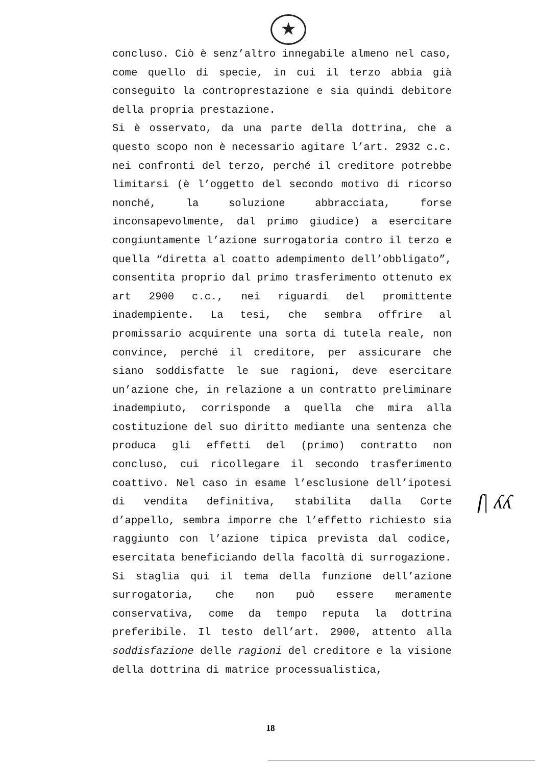★
concluso. Ciò è senz’altro innegabile almeno nel caso, come quello di specie, in cui il terzo abbia già conseguito la controprestazione e sia quindi debitore della propria prestazione.
Si è osservato, da una parte della dottrina, che a questo scopo non è necessario agitare l’art. 2932 c.c. nei confronti del terzo, perché il creditore potrebbe limitarsi (è l’oggetto del secondo motivo di ricorso nonché, la soluzione abbracciata, forse inconsapevolmente, dal primo giudice) a esercitare congiuntamente l’azione surrogatoria contro il terzo e quella “diretta al coatto adempimento dell’obbligato”, consentita proprio dal primo trasferimento ottenuto ex art 2900 c.c., nei riguardi del promittente inadempiente. La tesi, che sembra offrire al promissario acquirente una sorta di tutela reale, non convince, perché il creditore, per assicurare che siano soddisfatte le sue ragioni, deve esercitare un’azione che, in relazione a un contratto preliminare inadempiuto, corrisponde a quella che mira alla costituzione del suo diritto mediante una sentenza che produca gli effetti del (primo) contratto non concluso, cui ricollegare il secondo trasferimento coattivo. Nel caso in esame l’esclusione dell’ipotesi di vendita definitiva, stabilita dalla Corte d’appello, sembra imporre che l’effetto richiesto sia raggiunto con l’azione tipica prevista dal codice, esercitata beneficiando della facoltà di surrogazione.
Si staglia qui il tema della funzione dell’azione surrogatoria, che non può essere meramente conservativa, come da tempo reputa la dottrina preferibile. Il testo dell’art. 2900, attento alla soddisfazione delle ragioni del creditore e la visione della dottrina di matrice processualistica,
ſ| ʎʎ
18